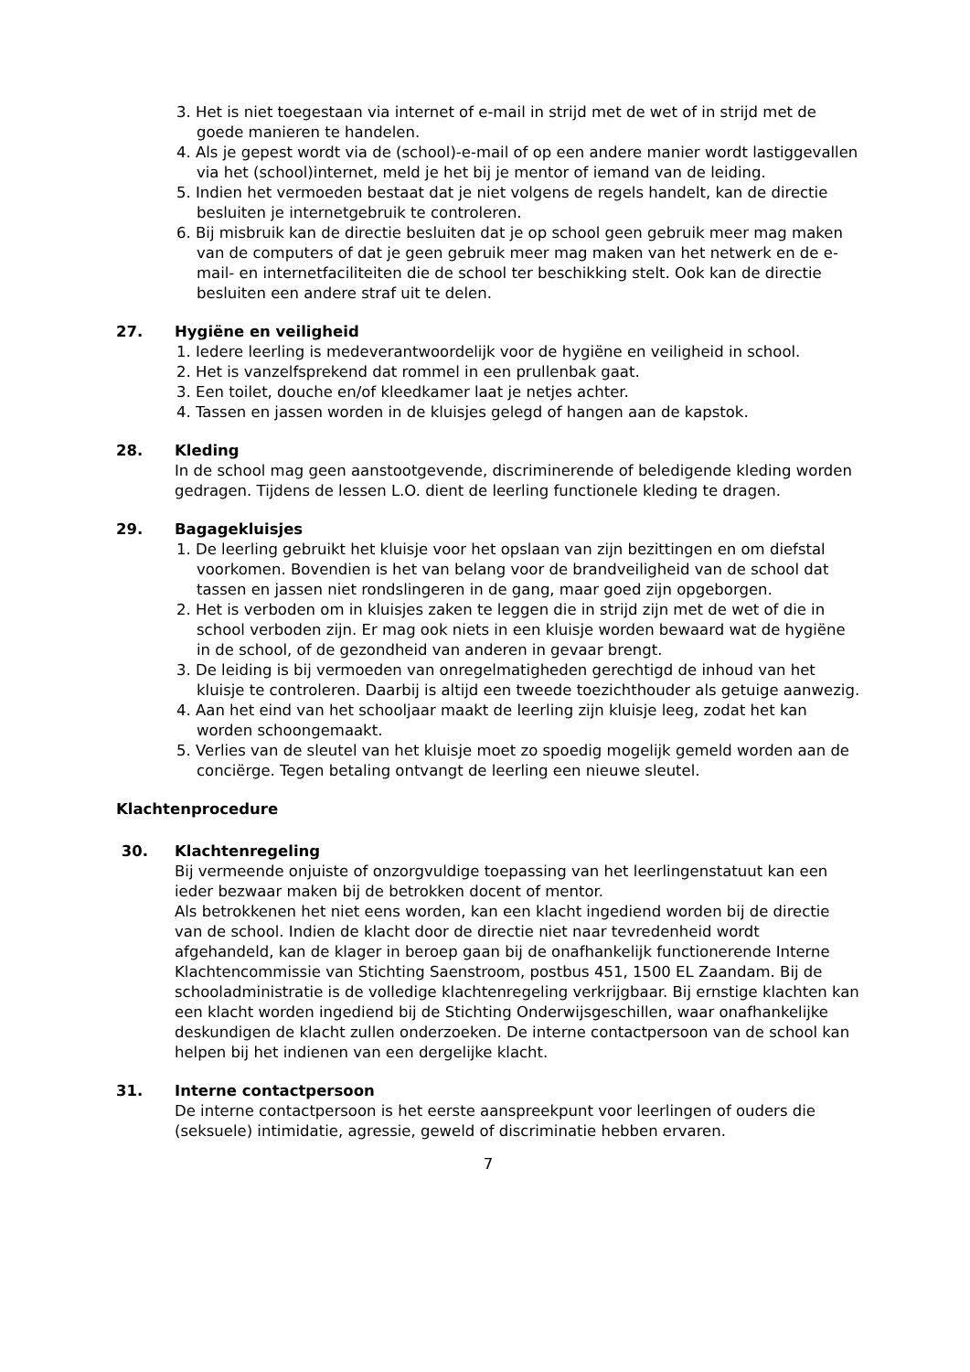3. Het is niet toegestaan via internet of e-mail in strijd met de wet of in strijd met de goede manieren te handelen.
4. Als je gepest wordt via de (school)-e-mail of op een andere manier wordt lastiggevallen via het (school)internet, meld je het bij je mentor of iemand van de leiding.
5. Indien het vermoeden bestaat dat je niet volgens de regels handelt, kan de directie besluiten je internetgebruik te controleren.
6. Bij misbruik kan de directie besluiten dat je op school geen gebruik meer mag maken van de computers of dat je geen gebruik meer mag maken van het netwerk en de e-mail- en internetfaciliteiten die de school ter beschikking stelt. Ook kan de directie besluiten een andere straf uit te delen.
27. Hygiëne en veiligheid
1. Iedere leerling is medeverantwoordelijk voor de hygiëne en veiligheid in school.
2. Het is vanzelfsprekend dat rommel in een prullenbak gaat.
3. Een toilet, douche en/of kleedkamer laat je netjes achter.
4. Tassen en jassen worden in de kluisjes gelegd of hangen aan de kapstok.
28. Kleding
In de school mag geen aanstootgevende, discriminerende of beledigende kleding worden gedragen. Tijdens de lessen L.O. dient de leerling functionele kleding te dragen.
29. Bagagekluisjes
1. De leerling gebruikt het kluisje voor het opslaan van zijn bezittingen en om diefstal voorkomen. Bovendien is het van belang voor de brandveiligheid van de school dat tassen en jassen niet rondslingeren in de gang, maar goed zijn opgeborgen.
2. Het is verboden om in kluisjes zaken te leggen die in strijd zijn met de wet of die in school verboden zijn. Er mag ook niets in een kluisje worden bewaard wat de hygiëne in de school, of de gezondheid van anderen in gevaar brengt.
3. De leiding is bij vermoeden van onregelmatigheden gerechtigd de inhoud van het kluisje te controleren. Daarbij is altijd een tweede toezichthouder als getuige aanwezig.
4. Aan het eind van het schooljaar maakt de leerling zijn kluisje leeg, zodat het kan worden schoongemaakt.
5. Verlies van de sleutel van het kluisje moet zo spoedig mogelijk gemeld worden aan de conciërge. Tegen betaling ontvangt de leerling een nieuwe sleutel.
Klachtenprocedure
30. Klachtenregeling
Bij vermeende onjuiste of onzorgvuldige toepassing van het leerlingenstatuut kan een ieder bezwaar maken bij de betrokken docent of mentor.
Als betrokkenen het niet eens worden, kan een klacht ingediend worden bij de directie van de school. Indien de klacht door de directie niet naar tevredenheid wordt afgehandeld, kan de klager in beroep gaan bij de onafhankelijk functionerende Interne Klachtencommissie van Stichting Saenstroom, postbus 451, 1500 EL Zaandam. Bij de schooladministratie is de volledige klachtenregeling verkrijgbaar. Bij ernstige klachten kan een klacht worden ingediend bij de Stichting Onderwijsgeschillen, waar onafhankelijke deskundigen de klacht zullen onderzoeken. De interne contactpersoon van de school kan helpen bij het indienen van een dergelijke klacht.
31. Interne contactpersoon
De interne contactpersoon is het eerste aanspreekpunt voor leerlingen of ouders die (seksuele) intimidatie, agressie, geweld of discriminatie hebben ervaren.
7